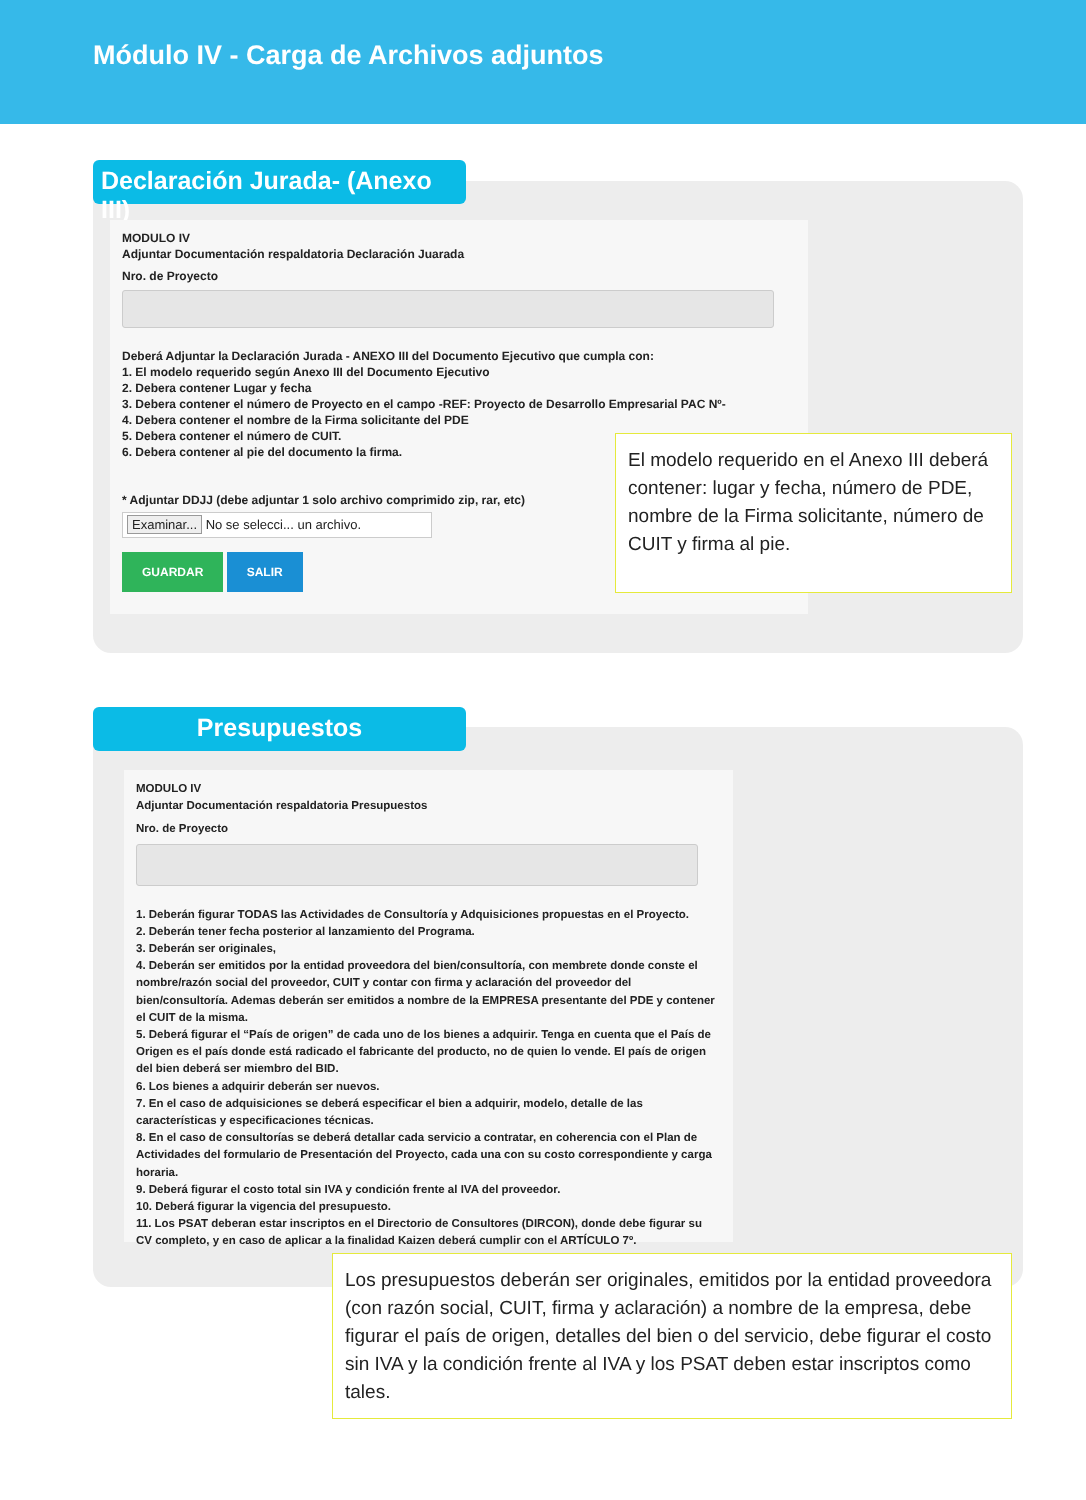Módulo IV - Carga de Archivos adjuntos
Declaración Jurada- (Anexo III)
MODULO IV
Adjuntar Documentación respaldatoria Declaración Juarada
Nro. de Proyecto
Deberá Adjuntar la Declaración Jurada - ANEXO III del Documento Ejecutivo que cumpla con:
1. El modelo requerido según Anexo III del Documento Ejecutivo
2. Debera contener Lugar y fecha
3. Debera contener el número de Proyecto en el campo -REF: Proyecto de Desarrollo Empresarial PAC Nº-
4. Debera contener el nombre de la Firma solicitante del PDE
5. Debera contener el número de CUIT.
6. Debera contener al pie del documento la firma.
* Adjuntar DDJJ (debe adjuntar 1 solo archivo comprimido zip, rar, etc)
Examinar... No se selecci... un archivo.
GUARDAR SALIR
El modelo requerido en el Anexo III deberá contener: lugar y fecha, número de PDE, nombre de la Firma solicitante, número de CUIT y firma al pie.
Presupuestos
MODULO IV
Adjuntar Documentación respaldatoria Presupuestos
Nro. de Proyecto
1. Deberán figurar TODAS las Actividades de Consultoría y Adquisiciones propuestas en el Proyecto.
2. Deberán tener fecha posterior al lanzamiento del Programa.
3. Deberán ser originales,
4. Deberán ser emitidos por la entidad proveedora del bien/consultoría, con membrete donde conste el nombre/razón social del proveedor, CUIT y contar con firma y aclaración del proveedor del bien/consultoría. Ademas deberán ser emitidos a nombre de la EMPRESA presentante del PDE y contener el CUIT de la misma.
5. Deberá figurar el “País de origen” de cada uno de los bienes a adquirir. Tenga en cuenta que el País de Origen es el país donde está radicado el fabricante del producto, no de quien lo vende. El país de origen del bien deberá ser miembro del BID.
6. Los bienes a adquirir deberán ser nuevos.
7. En el caso de adquisiciones se deberá especificar el bien a adquirir, modelo, detalle de las características y especificaciones técnicas.
8. En el caso de consultorías se deberá detallar cada servicio a contratar, en coherencia con el Plan de Actividades del formulario de Presentación del Proyecto, cada una con su costo correspondiente y carga horaria.
9. Deberá figurar el costo total sin IVA y condición frente al IVA del proveedor.
10. Deberá figurar la vigencia del presupuesto.
11. Los PSAT deberan estar inscriptos en el Directorio de Consultores (DIRCON), donde debe figurar su CV completo, y en caso de aplicar a la finalidad Kaizen deberá cumplir con el ARTÍCULO 7º.
Los presupuestos deberán ser originales, emitidos por la entidad proveedora (con razón social, CUIT, firma y aclaración) a nombre de la empresa, debe figurar el país de origen, detalles del bien o del servicio, debe figurar el costo sin IVA y la condición frente al IVA y los PSAT deben estar inscriptos como tales.